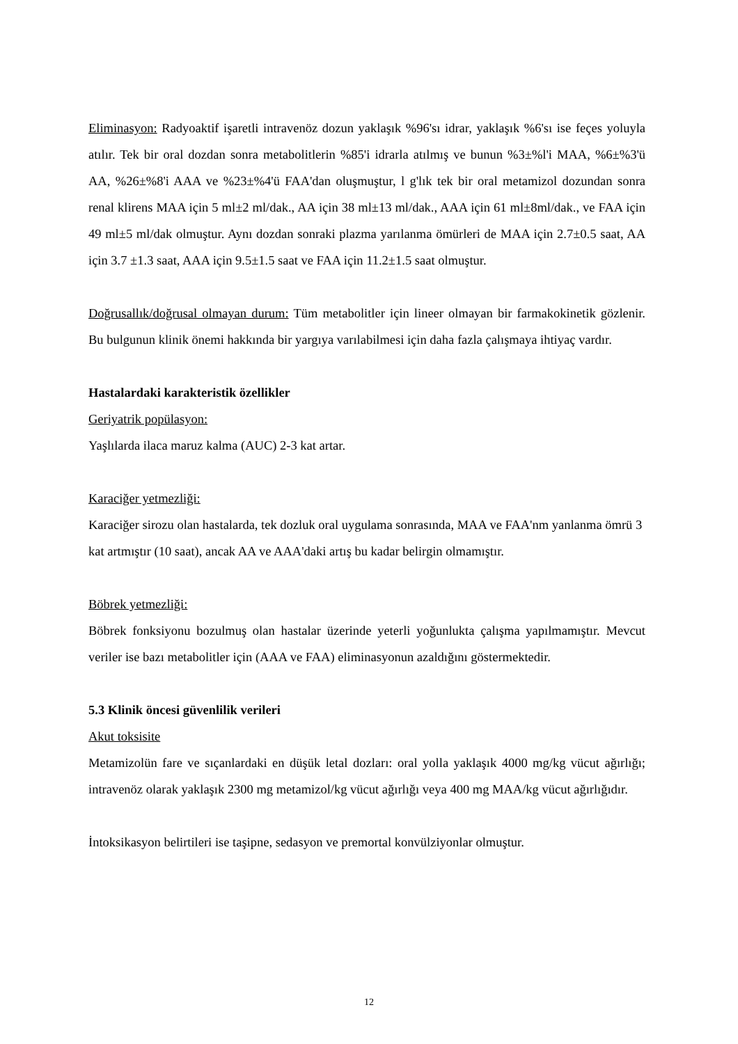Eliminasyon: Radyoaktif işaretli intravenöz dozun yaklaşık %96'sı idrar, yaklaşık %6'sı ise feçes yoluyla atılır. Tek bir oral dozdan sonra metabolitlerin %85'i idrarla atılmış ve bunun %3±%l'i MAA, %6±%3'ü AA, %26±%8'i AAA ve %23±%4'ü FAA'dan oluşmuştur, l g'lık tek bir oral metamizol dozundan sonra renal klirens MAA için 5 ml±2 ml/dak., AA için 38 ml±13 ml/dak., AAA için 61 ml±8ml/dak., ve FAA için 49 ml±5 ml/dak olmuştur. Aynı dozdan sonraki plazma yarılanma ömürleri de MAA için 2.7±0.5 saat, AA için 3.7 ±1.3 saat, AAA için 9.5±1.5 saat ve FAA için 11.2±1.5 saat olmuştur.
Doğrusallık/doğrusal olmayan durum: Tüm metabolitler için lineer olmayan bir farmakokinetik gözlenir. Bu bulgunun klinik önemi hakkında bir yargıya varılabilmesi için daha fazla çalışmaya ihtiyaç vardır.
Hastalardaki karakteristik özellikler
Geriyatrik popülasyon:
Yaşlılarda ilaca maruz kalma (AUC) 2-3 kat artar.
Karaciğer yetmezliği:
Karaciğer sirozu olan hastalarda, tek dozluk oral uygulama sonrasında, MAA ve FAA'nm yanlanma ömrü 3 kat artmıştır (10 saat), ancak AA ve AAA'daki artış bu kadar belirgin olmamıştır.
Böbrek yetmezliği:
Böbrek fonksiyonu bozulmuş olan hastalar üzerinde yeterli yoğunlukta çalışma yapılmamıştır. Mevcut veriler ise bazı metabolitler için (AAA ve FAA) eliminasyonun azaldığını göstermektedir.
5.3 Klinik öncesi güvenlilik verileri
Akut toksisite
Metamizolün fare ve sıçanlardaki en düşük letal dozları: oral yolla yaklaşık 4000 mg/kg vücut ağırlığı; intravenöz olarak yaklaşık 2300 mg metamizol/kg vücut ağırlığı veya 400 mg MAA/kg vücut ağırlığıdır.
İntoksikasyon belirtileri ise taşipne, sedasyon ve premortal konvülziyonlar olmuştur.
12